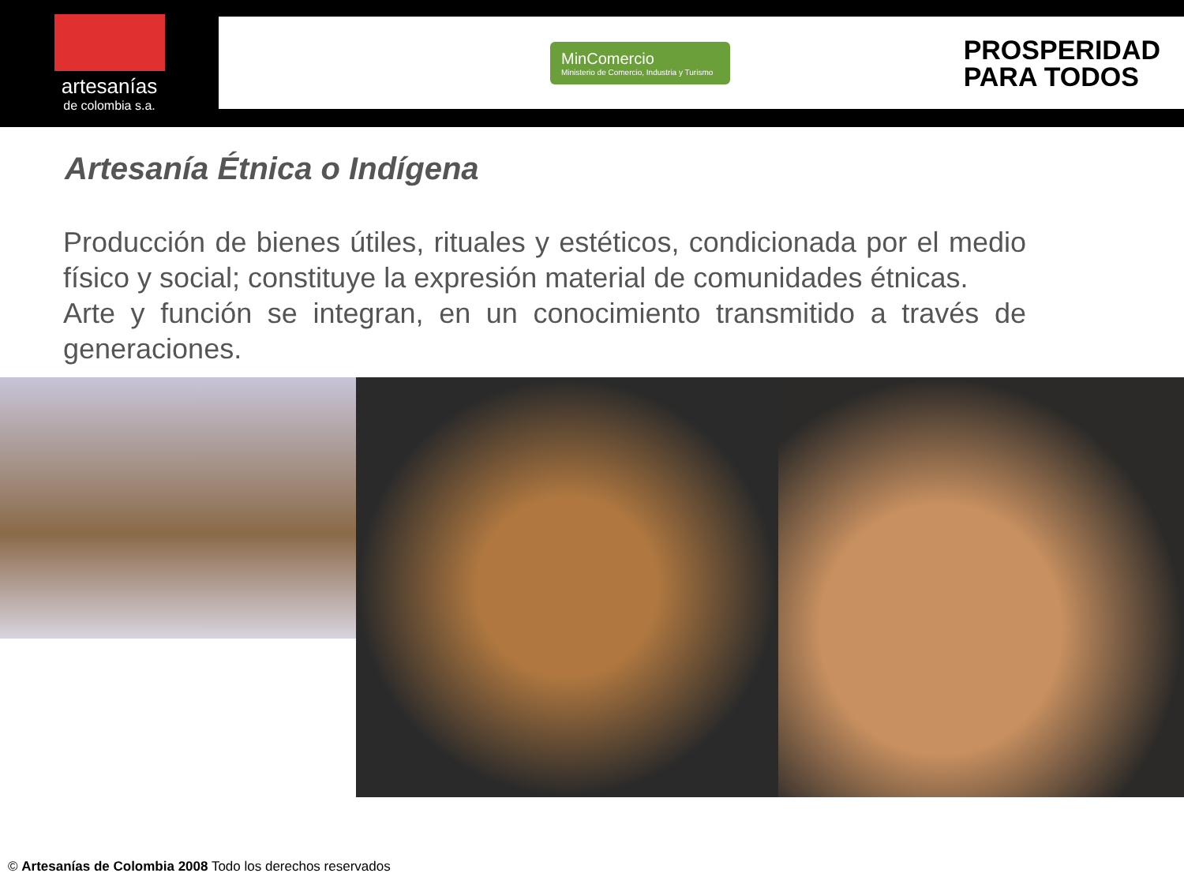artesanías
de colombia s.a.
MinComercio
Ministerio de Comercio, Industria y Turismo
PROSPERIDAD
PARA TODOS
Artesanía Étnica o Indígena
Producción de bienes útiles, rituales y estéticos, condicionada por el medio físico y social; constituye la expresión material de comunidades étnicas.
Arte y función se integran, en un conocimiento transmitido a través de generaciones.
© Artesanías de Colombia 2008 Todo los derechos reservados